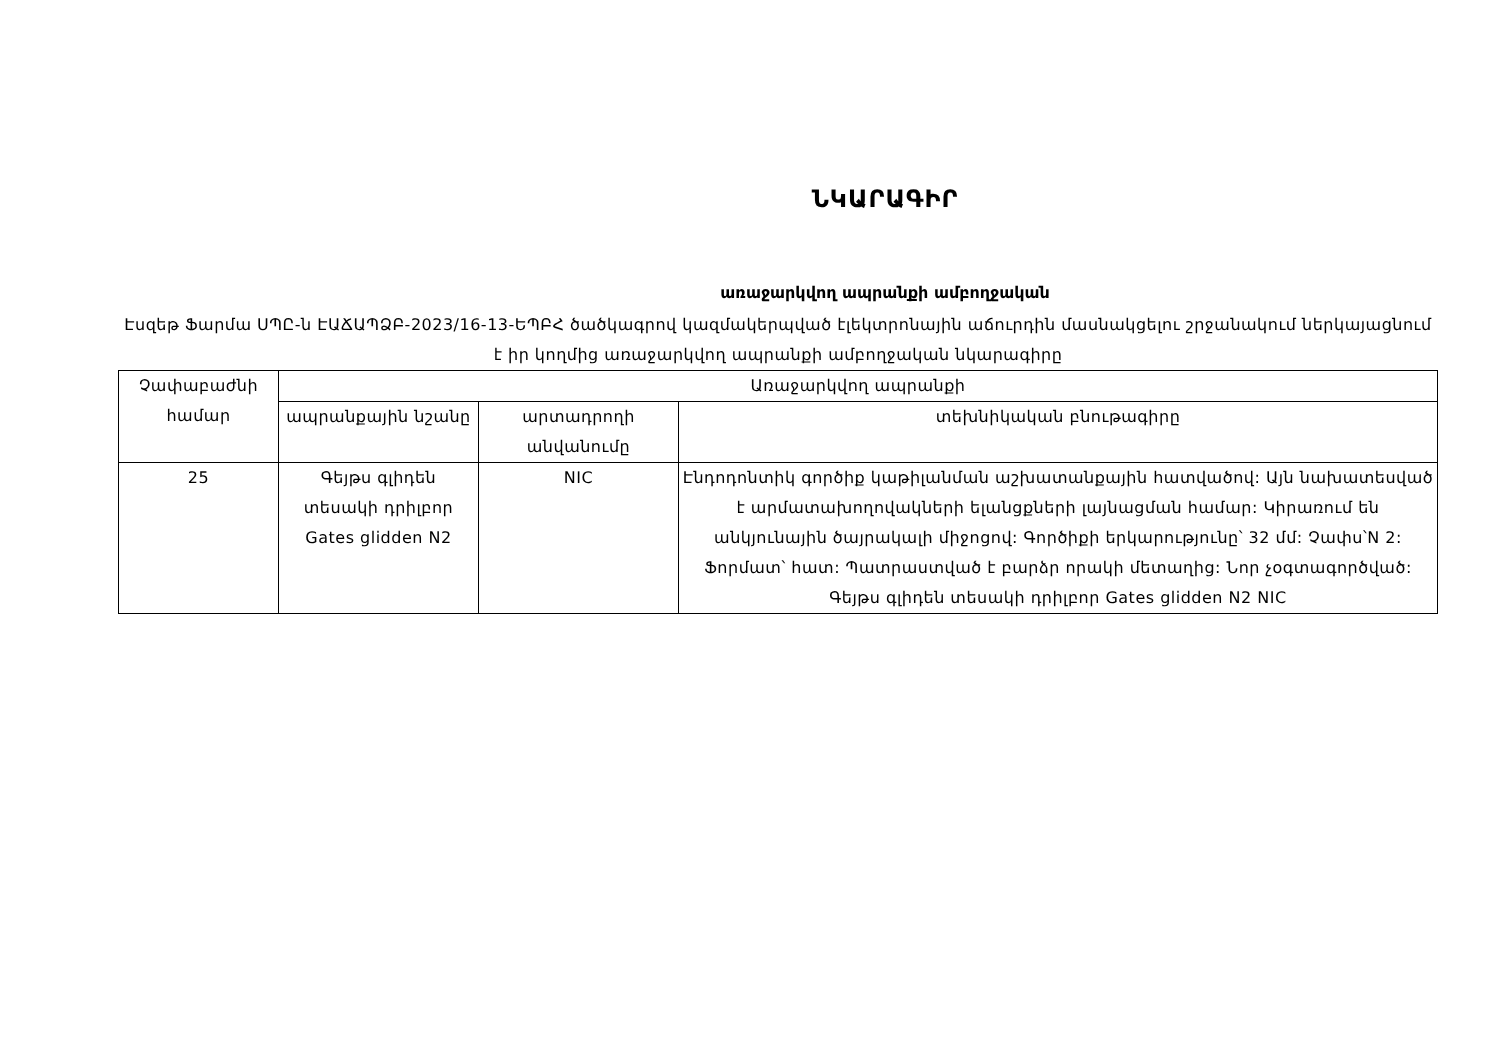ՆԿԱՐԱԳԻՐ
առաջարկվող ապրանքի ամբողջական
Էսզեթ Ֆարմա ՍՊԸ-ն ԷԱՃԱՊՁԲ-2023/16-13-ԵՊԲՀ ծածկագրով կազմակերպված էլեկտրոնային աճուրդին մասնակցելու շրջանակում ներկայացնում է իր կողմից առաջարկվող ապրանքի ամբողջական նկարագիրը
| Չափաբաժնի համար | Առաջարկվող ապրանքի | | |
| --- | --- | --- | --- |
| | ապրանքային նշանը | արտադրողի անվանումը | տեխնիկական բնութագիրը |
| 25 | Գեյթս գլիդեն տեսակի դրիլբոր Gates glidden N2 | NIC | Էնդոդոնտիկ գործիք կաթիլանման աշխատանքային հատվածով: Այն նախատեսված է արմատախողովակների ելանցքների լայնացման համար: Կիրառում են անկյունային ծայրակալի միջոցով: Գործիքի երկարությունը՝ 32 մմ: Չափս՝N 2: Ֆորմատ՝ հատ: Պատրաստված է բարձր որակի մետաղից: Նոր չօգտագործված: Գեյթս գլիդեն տեսակի դրիլբոր Gates glidden N2 NIC |